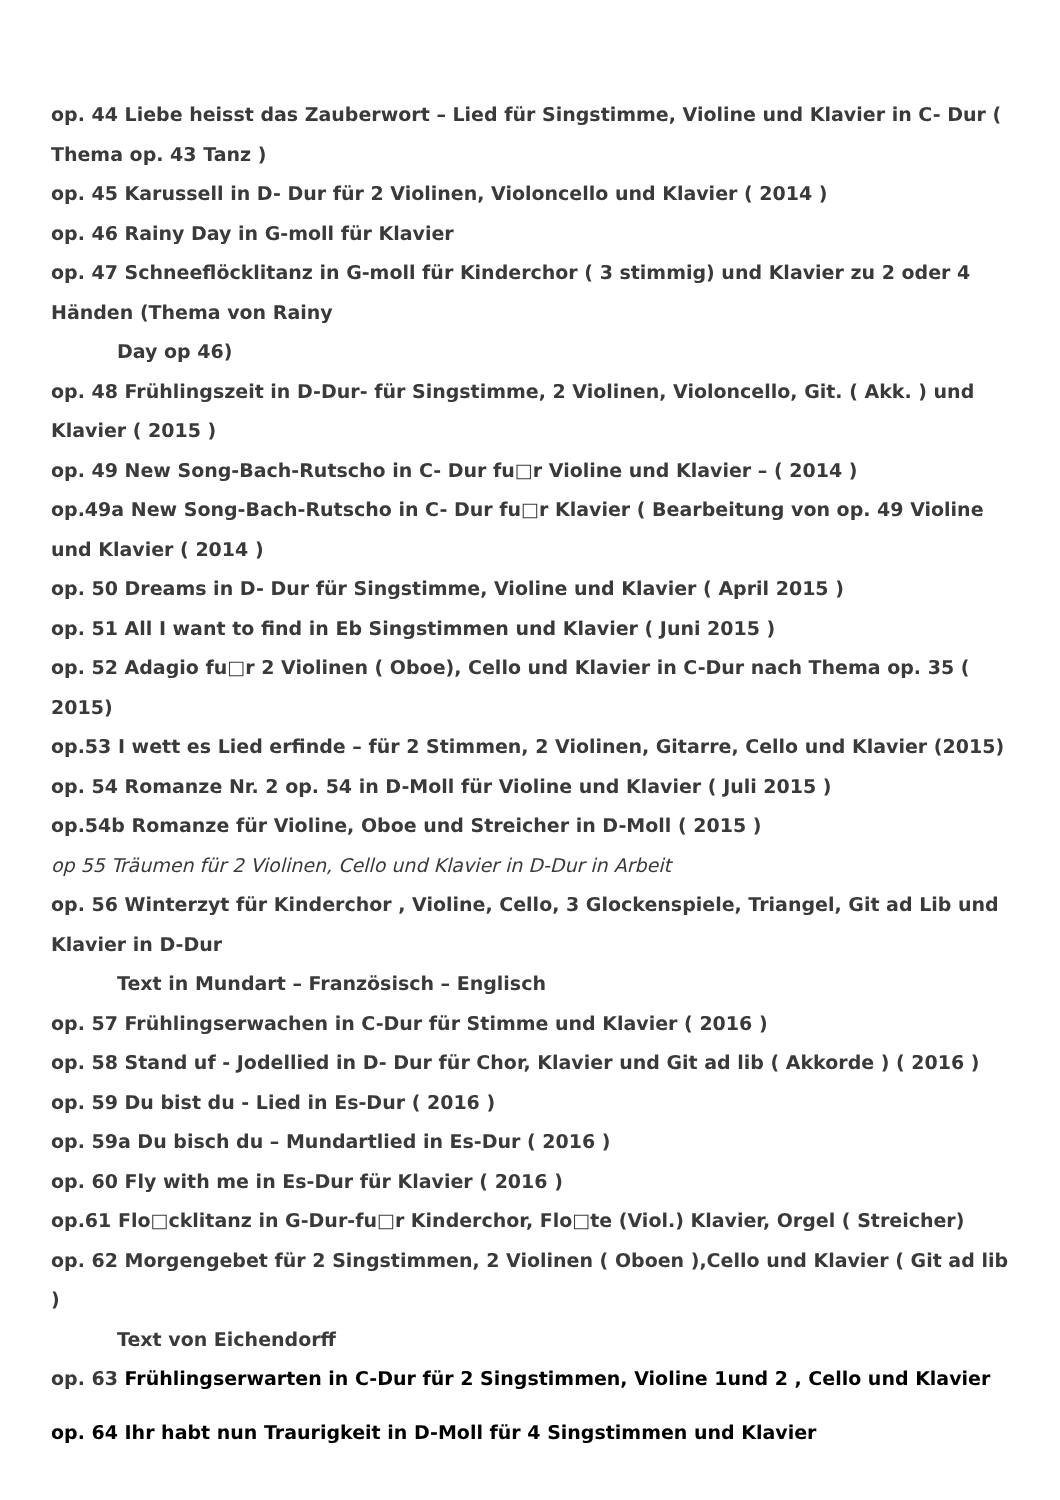op. 44 Liebe heisst das Zauberwort – Lied für Singstimme, Violine und Klavier in C- Dur ( Thema op. 43 Tanz )
op. 45 Karussell in D- Dur für 2 Violinen, Violoncello und Klavier ( 2014 )
op. 46 Rainy Day in G-moll für Klavier
op. 47 Schneeflöcklitanz in G-moll für Kinderchor ( 3 stimmig) und Klavier zu 2 oder 4 Händen (Thema von Rainy
Day op 46)
op. 48 Frühlingszeit in D-Dur- für Singstimme, 2 Violinen, Violoncello, Git. ( Akk. ) und Klavier ( 2015 )
op. 49 New Song-Bach-Rutscho in C- Dur fu□r Violine und Klavier – ( 2014 )
op.49a New Song-Bach-Rutscho in C- Dur fu□r Klavier ( Bearbeitung von op. 49 Violine und Klavier ( 2014 )
op. 50 Dreams in D- Dur für Singstimme, Violine und Klavier ( April 2015 )
op. 51 All I want to find in Eb Singstimmen und Klavier ( Juni 2015 )
op. 52 Adagio fu□r 2 Violinen ( Oboe), Cello und Klavier in C-Dur nach Thema op. 35 ( 2015)
op.53 I wett es Lied erfinde – für 2 Stimmen, 2 Violinen, Gitarre, Cello und Klavier (2015)
op. 54 Romanze Nr. 2 op. 54 in D-Moll für Violine und Klavier ( Juli 2015 )
op.54b Romanze für Violine, Oboe und Streicher in D-Moll ( 2015 )
op 55 Träumen für 2 Violinen, Cello und Klavier in D-Dur in Arbeit
op. 56 Winterzyt für Kinderchor , Violine, Cello, 3 Glockenspiele, Triangel, Git ad Lib und Klavier in D-Dur
Text in Mundart – Französisch – Englisch
op. 57 Frühlingserwachen in C-Dur für Stimme und Klavier ( 2016 )
op. 58 Stand uf - Jodellied in D- Dur für Chor, Klavier und Git ad lib ( Akkorde ) ( 2016 )
op. 59 Du bist du - Lied in Es-Dur ( 2016 )
op. 59a Du bisch du – Mundartlied in Es-Dur ( 2016 )
op. 60 Fly with me in Es-Dur für Klavier ( 2016 )
op.61 Flo□cklitanz in G-Dur-fu□r Kinderchor, Flo□te (Viol.) Klavier, Orgel ( Streicher)
op. 62 Morgengebet für 2 Singstimmen, 2 Violinen ( Oboen ),Cello und Klavier ( Git ad lib )
Text von Eichendorff
op. 63 Frühlingserwarten in C-Dur für 2 Singstimmen, Violine 1und 2 , Cello und Klavier
op. 64 Ihr habt nun Traurigkeit in D-Moll für 4 Singstimmen und Klavier